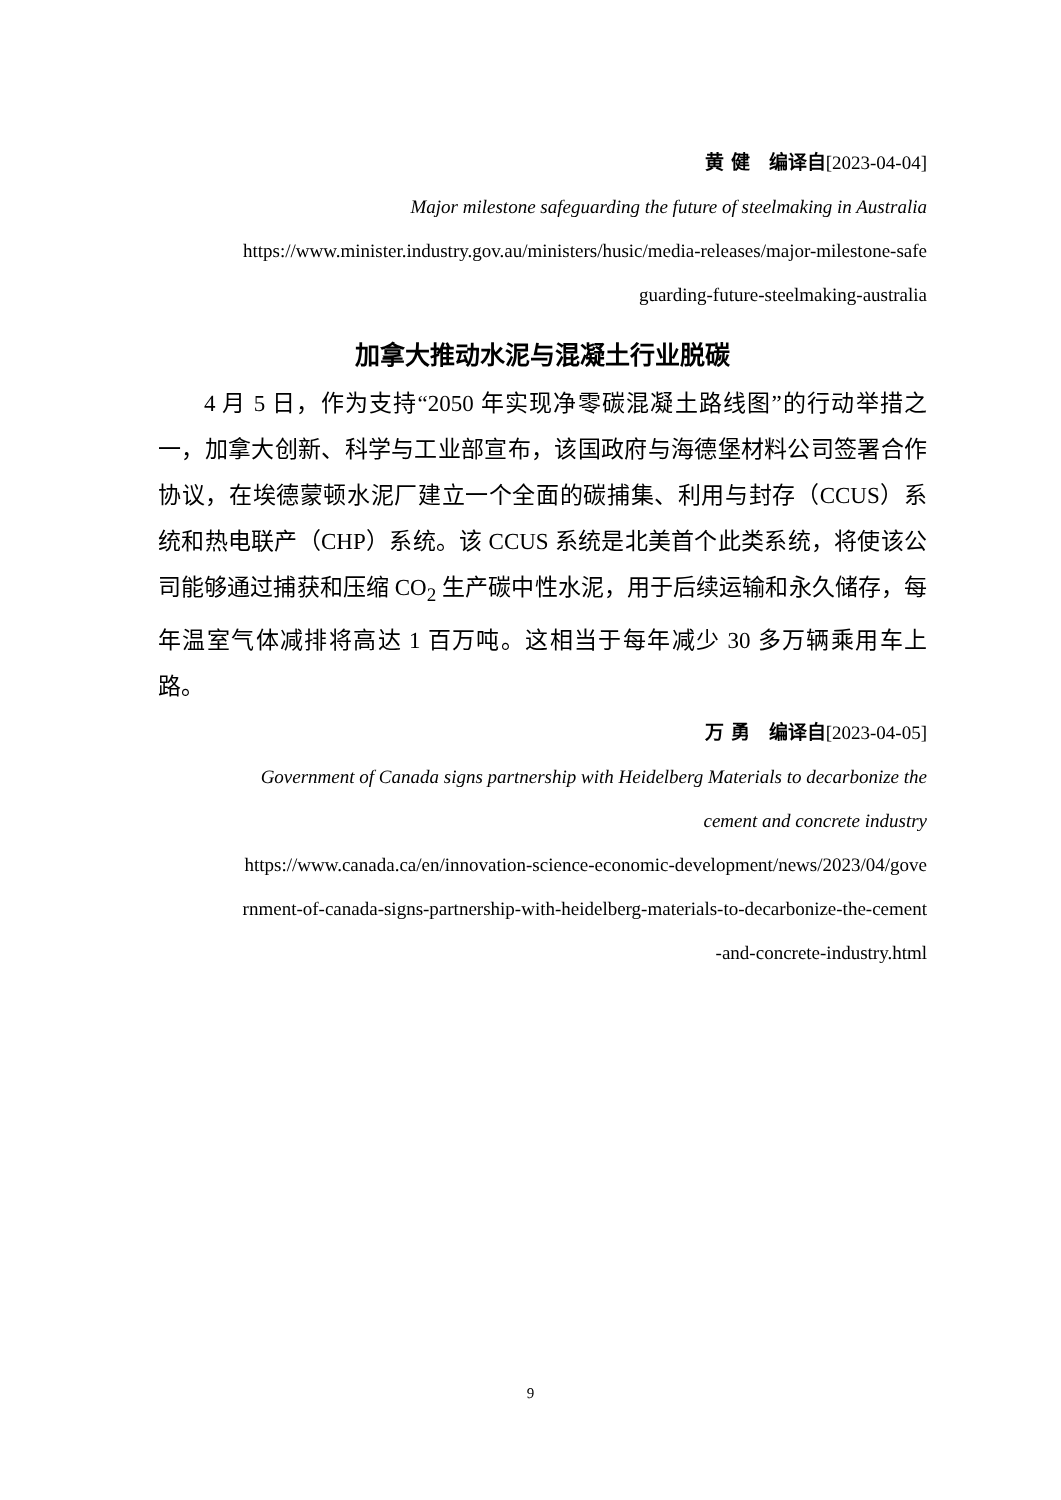黄 健　编译自[2023-04-04]
Major milestone safeguarding the future of steelmaking in Australia
https://www.minister.industry.gov.au/ministers/husic/media-releases/major-milestone-safe
guarding-future-steelmaking-australia
加拿大推动水泥与混凝土行业脱碳
4 月 5 日，作为支持“2050 年实现净零碳混凝土路线图”的行动举措之一，加拿大创新、科学与工业部宣布，该国政府与海德堡材料公司签署合作协议，在埃德蒙顿水泥厂建立一个全面的碳捕集、利用与封存（CCUS）系统和热电联产（CHP）系统。该 CCUS 系统是北美首个此类系统，将使该公司能够通过捕获和压缩 CO<sub>2</sub> 生产碳中性水泥，用于后续运输和永久储存，每年温室气体减排将高达 1 百万吨。这相当于每年减少 30 多万辆乘用车上路。
万 勇　编译自[2023-04-05]
Government of Canada signs partnership with Heidelberg Materials to decarbonize the
cement and concrete industry
https://www.canada.ca/en/innovation-science-economic-development/news/2023/04/gove
rnment-of-canada-signs-partnership-with-heidelberg-materials-to-decarbonize-the-cement
-and-concrete-industry.html
9